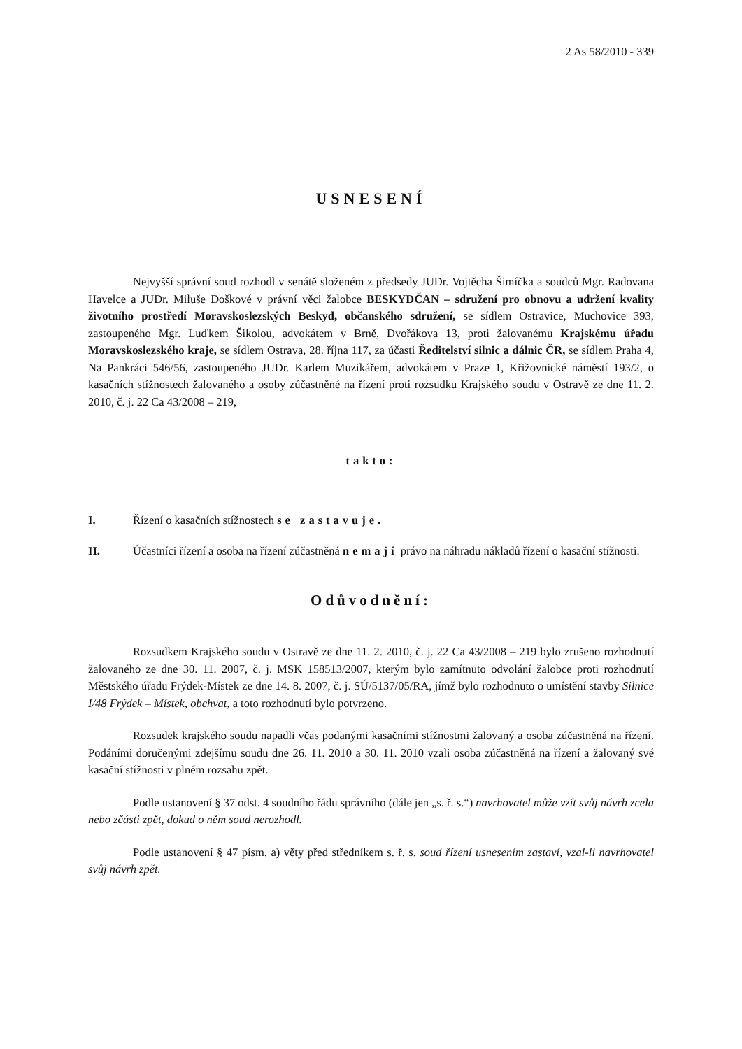2 As 58/2010 - 339
USNESENÍ
Nejvyšší správní soud rozhodl v senátě složeném z předsedy JUDr. Vojtěcha Šimíčka a soudců Mgr. Radovana Havelce a JUDr. Miluše Doškové v právní věci žalobce BESKYDČAN – sdružení pro obnovu a udržení kvality životního prostředí Moravskoslezských Beskyd, občanského sdružení, se sídlem Ostravice, Muchovice 393, zastoupeného Mgr. Luďkem Šikolou, advokátem v Brně, Dvořákova 13, proti žalovanému Krajskému úřadu Moravskoslezského kraje, se sídlem Ostrava, 28. října 117, za účasti Ředitelství silnic a dálnic ČR, se sídlem Praha 4, Na Pankráci 546/56, zastoupeného JUDr. Karlem Muzikářem, advokátem v Praze 1, Křižovnické náměstí 193/2, o kasačních stížnostech žalovaného a osoby zúčastněné na řízení proti rozsudku Krajského soudu v Ostravě ze dne 11. 2. 2010, č. j. 22 Ca 43/2008 – 219,
takto:
I. Řízení o kasačních stížnostech se zastavuje.
II. Účastníci řízení a osoba na řízení zúčastněná nemají právo na náhradu nákladů řízení o kasační stížnosti.
Odůvodnění:
Rozsudkem Krajského soudu v Ostravě ze dne 11. 2. 2010, č. j. 22 Ca 43/2008 – 219 bylo zrušeno rozhodnutí žalovaného ze dne 30. 11. 2007, č. j. MSK 158513/2007, kterým bylo zamítnuto odvolání žalobce proti rozhodnutí Městského úřadu Frýdek-Místek ze dne 14. 8. 2007, č. j. SÚ/5137/05/RA, jímž bylo rozhodnuto o umístění stavby Silnice I/48 Frýdek – Místek, obchvat, a toto rozhodnutí bylo potvrzeno.
Rozsudek krajského soudu napadli včas podanými kasačními stížnostmi žalovaný a osoba zúčastněná na řízení. Podáními doručenými zdejšímu soudu dne 26. 11. 2010 a 30. 11. 2010 vzali osoba zúčastněná na řízení a žalovaný své kasační stížnosti v plném rozsahu zpět.
Podle ustanovení § 37 odst. 4 soudního řádu správního (dále jen „s. ř. s.“) navrhovatel může vzít svůj návrh zcela nebo zčásti zpět, dokud o něm soud nerozhodl.
Podle ustanovení § 47 písm. a) věty před středníkem s. ř. s. soud řízení usnesením zastaví, vzal-li navrhovatel svůj návrh zpět.